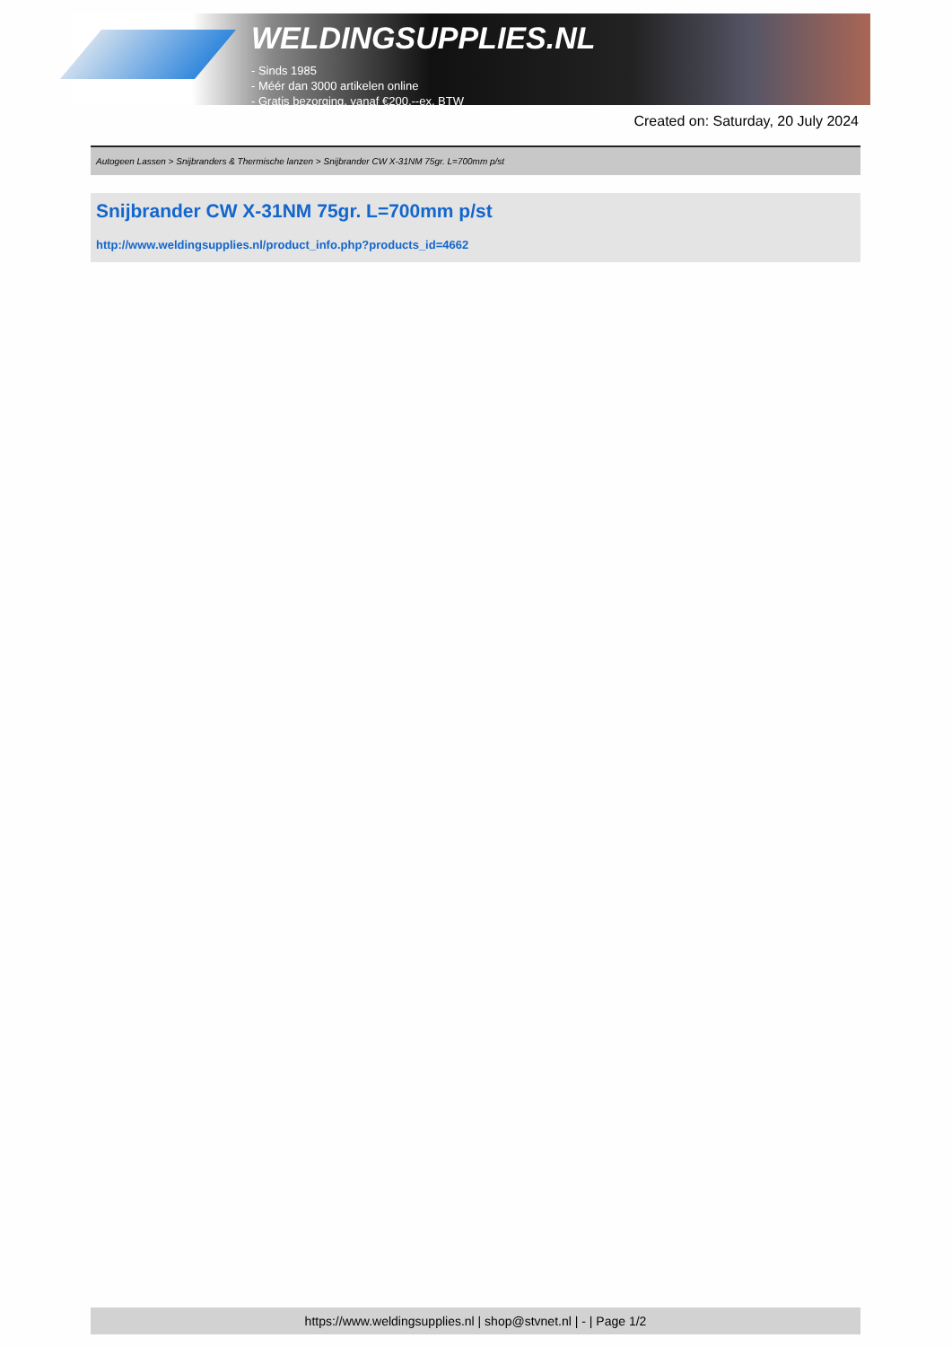WELDINGSUPPLIES.NL
- Sinds 1985
- Méér dan 3000 artikelen online
- Gratis bezorging, vanaf €200,--ex. BTW
Created on: Saturday, 20 July 2024
Autogeen Lassen > Snijbranders & Thermische lanzen > Snijbrander CW X-31NM 75gr. L=700mm p/st
Snijbrander CW X-31NM 75gr. L=700mm p/st
http://www.weldingsupplies.nl/product_info.php?products_id=4662
https://www.weldingsupplies.nl | shop@stvnet.nl | - | Page 1/2